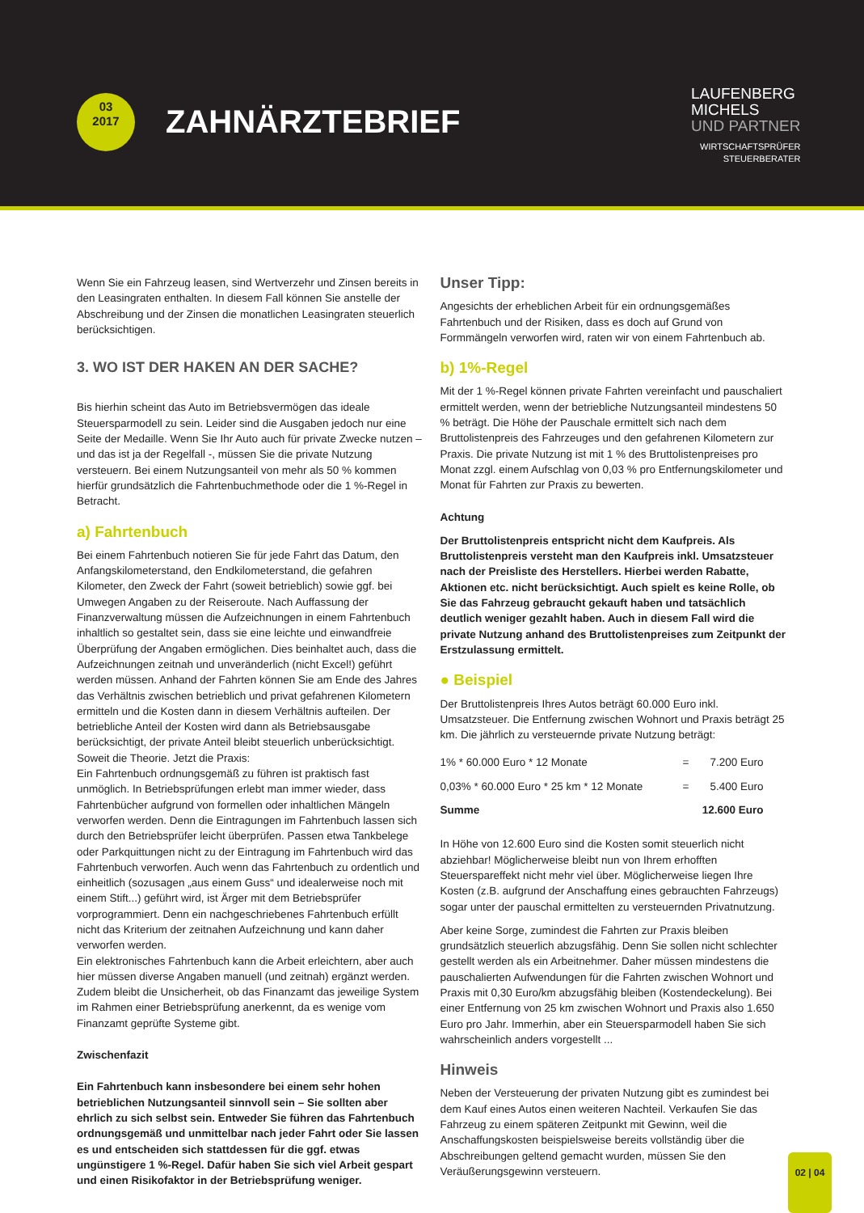03
2017
ZAHNÄRZTEBRIEF
LAUFENBERG
MICHELS
UND PARTNER
WIRTSCHAFTSPRÜFER
STEUERBERATER
Wenn Sie ein Fahrzeug leasen, sind Wertverzehr und Zinsen bereits in den Leasingraten enthalten. In diesem Fall können Sie anstelle der Abschreibung und der Zinsen die monatlichen Leasingraten steuerlich berücksichtigen.
3. WO IST DER HAKEN AN DER SACHE?
Bis hierhin scheint das Auto im Betriebsvermögen das ideale Steuersparmodell zu sein. Leider sind die Ausgaben jedoch nur eine Seite der Medaille. Wenn Sie Ihr Auto auch für private Zwecke nutzen – und das ist ja der Regelfall -, müssen Sie die private Nutzung versteuern. Bei einem Nutzungsanteil von mehr als 50 % kommen hierfür grundsätzlich die Fahrtenbuchmethode oder die 1 %-Regel in Betracht.
a) Fahrtenbuch
Bei einem Fahrtenbuch notieren Sie für jede Fahrt das Datum, den Anfangskilometerstand, den Endkilometerstand, die gefahren Kilometer, den Zweck der Fahrt (soweit betrieblich) sowie ggf. bei Umwegen Angaben zu der Reiseroute. Nach Auffassung der Finanzverwaltung müssen die Aufzeichnungen in einem Fahrtenbuch inhaltlich so gestaltet sein, dass sie eine leichte und einwandfreie Überprüfung der Angaben ermöglichen. Dies beinhaltet auch, dass die Aufzeichnungen zeitnah und unveränderlich (nicht Excel!) geführt werden müssen. Anhand der Fahrten können Sie am Ende des Jahres das Verhältnis zwischen betrieblich und privat gefahrenen Kilometern ermitteln und die Kosten dann in diesem Verhältnis aufteilen. Der betriebliche Anteil der Kosten wird dann als Betriebsausgabe berücksichtigt, der private Anteil bleibt steuerlich unberücksichtigt. Soweit die Theorie. Jetzt die Praxis:
Ein Fahrtenbuch ordnungsgemäß zu führen ist praktisch fast unmöglich. In Betriebsprüfungen erlebt man immer wieder, dass Fahrtenbücher aufgrund von formellen oder inhaltlichen Mängeln verworfen werden. Denn die Eintragungen im Fahrtenbuch lassen sich durch den Betriebsprüfer leicht überprüfen. Passen etwa Tankbelege oder Parkquittungen nicht zu der Eintragung im Fahrtenbuch wird das Fahrtenbuch verworfen. Auch wenn das Fahrtenbuch zu ordentlich und einheitlich (sozusagen „aus einem Guss“ und idealerweise noch mit einem Stift...) geführt wird, ist Ärger mit dem Betriebsprüfer vorprogrammiert. Denn ein nachgeschriebenes Fahrtenbuch erfüllt nicht das Kriterium der zeitnahen Aufzeichnung und kann daher verworfen werden.
Ein elektronisches Fahrtenbuch kann die Arbeit erleichtern, aber auch hier müssen diverse Angaben manuell (und zeitnah) ergänzt werden. Zudem bleibt die Unsicherheit, ob das Finanzamt das jeweilige System im Rahmen einer Betriebsprüfung anerkennt, da es wenige vom Finanzamt geprüfte Systeme gibt.
Zwischenfazit
Ein Fahrtenbuch kann insbesondere bei einem sehr hohen betrieblichen Nutzungsanteil sinnvoll sein – Sie sollten aber ehrlich zu sich selbst sein. Entweder Sie führen das Fahrtenbuch ordnungsgemäß und unmittelbar nach jeder Fahrt oder Sie lassen es und entscheiden sich stattdessen für die ggf. etwas ungünstigere 1 %-Regel. Dafür haben Sie sich viel Arbeit gespart und einen Risikofaktor in der Betriebsprüfung weniger.
Unser Tipp:
Angesichts der erheblichen Arbeit für ein ordnungsgemäßes Fahrtenbuch und der Risiken, dass es doch auf Grund von Formmängeln verworfen wird, raten wir von einem Fahrtenbuch ab.
b) 1%-Regel
Mit der 1 %-Regel können private Fahrten vereinfacht und pauschaliert ermittelt werden, wenn der betriebliche Nutzungsanteil mindestens 50 % beträgt. Die Höhe der Pauschale ermittelt sich nach dem Bruttolistenpreis des Fahrzeuges und den gefahrenen Kilometern zur Praxis. Die private Nutzung ist mit 1 % des Bruttolistenpreises pro Monat zzgl. einem Aufschlag von 0,03 % pro Entfernungskilometer und Monat für Fahrten zur Praxis zu bewerten.
Achtung
Der Bruttolistenpreis entspricht nicht dem Kaufpreis. Als Bruttolistenpreis versteht man den Kaufpreis inkl. Umsatzsteuer nach der Preisliste des Herstellers. Hierbei werden Rabatte, Aktionen etc. nicht berücksichtigt. Auch spielt es keine Rolle, ob Sie das Fahrzeug gebraucht gekauft haben und tatsächlich deutlich weniger gezahlt haben. Auch in diesem Fall wird die private Nutzung anhand des Bruttolistenpreises zum Zeitpunkt der Erstzulassung ermittelt.
● Beispiel
Der Bruttolistenpreis Ihres Autos beträgt 60.000 Euro inkl. Umsatzsteuer. Die Entfernung zwischen Wohnort und Praxis beträgt 25 km. Die jährlich zu versteuernde private Nutzung beträgt:
| 1% * 60.000 Euro * 12 Monate | = | 7.200 Euro |
| 0,03% * 60.000 Euro * 25 km * 12 Monate | = | 5.400 Euro |
| Summe | | 12.600 Euro |
In Höhe von 12.600 Euro sind die Kosten somit steuerlich nicht abziehbar! Möglicherweise bleibt nun von Ihrem erhofften Steuerspareffekt nicht mehr viel über. Möglicherweise liegen Ihre Kosten (z.B. aufgrund der Anschaffung eines gebrauchten Fahrzeugs) sogar unter der pauschal ermittelten zu versteuernden Privatnutzung.
Aber keine Sorge, zumindest die Fahrten zur Praxis bleiben grundsätzlich steuerlich abzugsfähig. Denn Sie sollen nicht schlechter gestellt werden als ein Arbeitnehmer. Daher müssen mindestens die pauschalierten Aufwendungen für die Fahrten zwischen Wohnort und Praxis mit 0,30 Euro/km abzugsfähig bleiben (Kostendeckelung). Bei einer Entfernung von 25 km zwischen Wohnort und Praxis also 1.650 Euro pro Jahr. Immerhin, aber ein Steuersparmodell haben Sie sich wahrscheinlich anders vorgestellt ...
Hinweis
Neben der Versteuerung der privaten Nutzung gibt es zumindest bei dem Kauf eines Autos einen weiteren Nachteil. Verkaufen Sie das Fahrzeug zu einem späteren Zeitpunkt mit Gewinn, weil die Anschaffungskosten beispielsweise bereits vollständig über die Abschreibungen geltend gemacht wurden, müssen Sie den Veräußerungsgewinn versteuern.
02 | 04